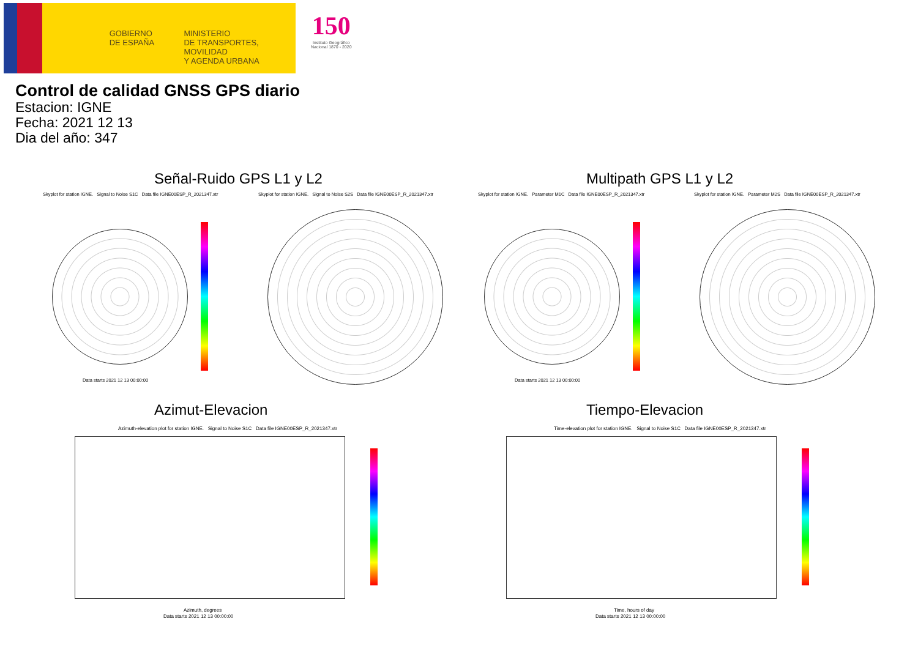GOBIERNO
DE ESPAÑA
MINISTERIO
DE TRANSPORTES, MOVILIDAD
Y AGENDA URBANA
150
Instituto Geográfico
Nacional 1870 - 2020
Control de calidad GNSS GPS diario
Estacion: IGNE
Fecha: 2021 12 13
Dia del año: 347
Señal-Ruido GPS L1 y L2 Multipath GPS L1 y L2
Skyplot for station IGNE. Signal to Noise S1C Data file IGNE00ESP_R_2021347.xtr Skyplot for station IGNE. Signal to Noise S2S Data file IGNE00ESP_R_2021347.xtr Skyplot for station IGNE. Parameter M1C Data file IGNE00ESP_R_2021347.xtr Skyplot for station IGNE. Parameter M2S Data file IGNE00ESP_R_2021347.xtr
Data starts 2021 12 13 00:00:00 Data starts 2021 12 13 00:00:00
Azimut-Elevacion Tiempo-Elevacion
Azimuth-elevation plot for station IGNE. Signal to Noise S1C Data file IGNE00ESP_R_2021347.xtr Time-elevation plot for station IGNE. Signal to Noise S1C Data file IGNE00ESP_R_2021347.xtr
Azimuth, degrees
Data starts 2021 12 13 00:00:00
Time, hours of day
Data starts 2021 12 13 00:00:00